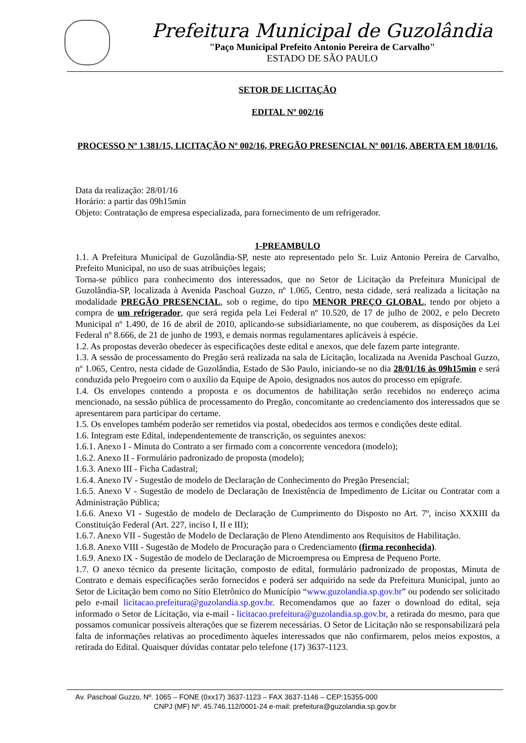Prefeitura Municipal de Guzolândia
"Paço Municipal Prefeito Antonio Pereira de Carvalho"
ESTADO DE SÃO PAULO
SETOR DE LICITAÇÃO
EDITAL Nº 002/16
PROCESSO Nº 1.381/15, LICITAÇÃO Nº 002/16, PREGÃO PRESENCIAL Nº 001/16, ABERTA EM 18/01/16.
Data da realização: 28/01/16
Horário: a partir das 09h15min
Objeto: Contratação de empresa especializada, para fornecimento de um refrigerador.
1-PREAMBULO
1.1. A Prefeitura Municipal de Guzolândia-SP, neste ato representado pelo Sr. Luiz Antonio Pereira de Carvalho, Prefeito Municipal, no uso de suas atribuições legais;
Torna-se público para conhecimento dos interessados, que no Setor de Licitação da Prefeitura Municipal de Guzolândia-SP, localizada à Avenida Paschoal Guzzo, nº 1.065, Centro, nesta cidade, será realizada a licitação na modalidade PREGÃO PRESENCIAL, sob o regime, do tipo MENOR PREÇO GLOBAL, tendo por objeto a compra de um refrigerador, que será regida pela Lei Federal nº 10.520, de 17 de julho de 2002, e pelo Decreto Municipal nº 1.490, de 16 de abril de 2010, aplicando-se subsidiariamente, no que couberem, as disposições da Lei Federal nº 8.666, de 21 de junho de 1993, e demais normas regulamentares aplicáveis à espécie.
1.2. As propostas deverão obedecer às especificações deste edital e anexos, que dele fazem parte integrante.
1.3. A sessão de processamento do Pregão será realizada na sala de Licitação, localizada na Avenida Paschoal Guzzo, nº 1.065, Centro, nesta cidade de Guzolândia, Estado de São Paulo, iniciando-se no dia 28/01/16 às 09h15min e será conduzida pelo Pregoeiro com o auxílio da Equipe de Apoio, designados nos autos do processo em epígrafe.
1.4. Os envelopes contendo a proposta e os documentos de habilitação serão recebidos no endereço acima mencionado, na sessão pública de processamento do Pregão, concomitante ao credenciamento dos interessados que se apresentarem para participar do certame.
1.5. Os envelopes também poderão ser remetidos via postal, obedecidos aos termos e condições deste edital.
1.6. Integram este Edital, independentemente de transcrição, os seguintes anexos:
1.6.1. Anexo I - Minuta do Contrato a ser firmado com a concorrente vencedora (modelo);
1.6.2. Anexo II - Formulário padronizado de proposta (modelo);
1.6.3. Anexo III - Ficha Cadastral;
1.6.4. Anexo IV - Sugestão de modelo de Declaração de Conhecimento do Pregão Presencial;
1.6.5. Anexo V - Sugestão de modelo de Declaração de Inexistência de Impedimento de Licitar ou Contratar com a Administração Pública;
1.6.6. Anexo VI - Sugestão de modelo de Declaração de Cumprimento do Disposto no Art. 7º, inciso XXXIII da Constituição Federal (Art. 227, inciso I, II e III);
1.6.7. Anexo VII - Sugestão de Modelo de Declaração de Pleno Atendimento aos Requisitos de Habilitação.
1.6.8. Anexo VIII - Sugestão de Modelo de Procuração para o Credenciamento (firma reconhecida).
1.6.9. Anexo IX - Sugestão de modelo de Declaração de Microempresa ou Empresa de Pequeno Porte.
1.7. O anexo técnico da presente licitação, composto de edital, formulário padronizado de propostas, Minuta de Contrato e demais especificações serão fornecidos e poderá ser adquirido na sede da Prefeitura Municipal, junto ao Setor de Licitação bem como no Sítio Eletrônico do Município “www.guzolandia.sp.gov.br” ou podendo ser solicitado pelo e-mail licitacao.prefeitura@guzolandia.sp.gov.br. Recomendamos que ao fazer o download do edital, seja informado o Setor de Licitação, via e-mail - licitacao.prefeitura@guzolandia.sp.gov.br, a retirada do mesmo, para que possamos comunicar possíveis alterações que se fizerem necessárias. O Setor de Licitação não se responsabilizará pela falta de informações relativas ao procedimento àqueles interessados que não confirmarem, pelos meios expostos, a retirada do Edital. Quaisquer dúvidas contatar pelo telefone (17) 3637-1123.
Av. Paschoal Guzzo, Nº. 1065 – FONE (0xx17) 3637-1123 – FAX 3637-1146 – CEP:15355-000
CNPJ (MF) Nº. 45.746.112/0001-24 e-mail: prefeitura@guzolandia.sp.gov.br